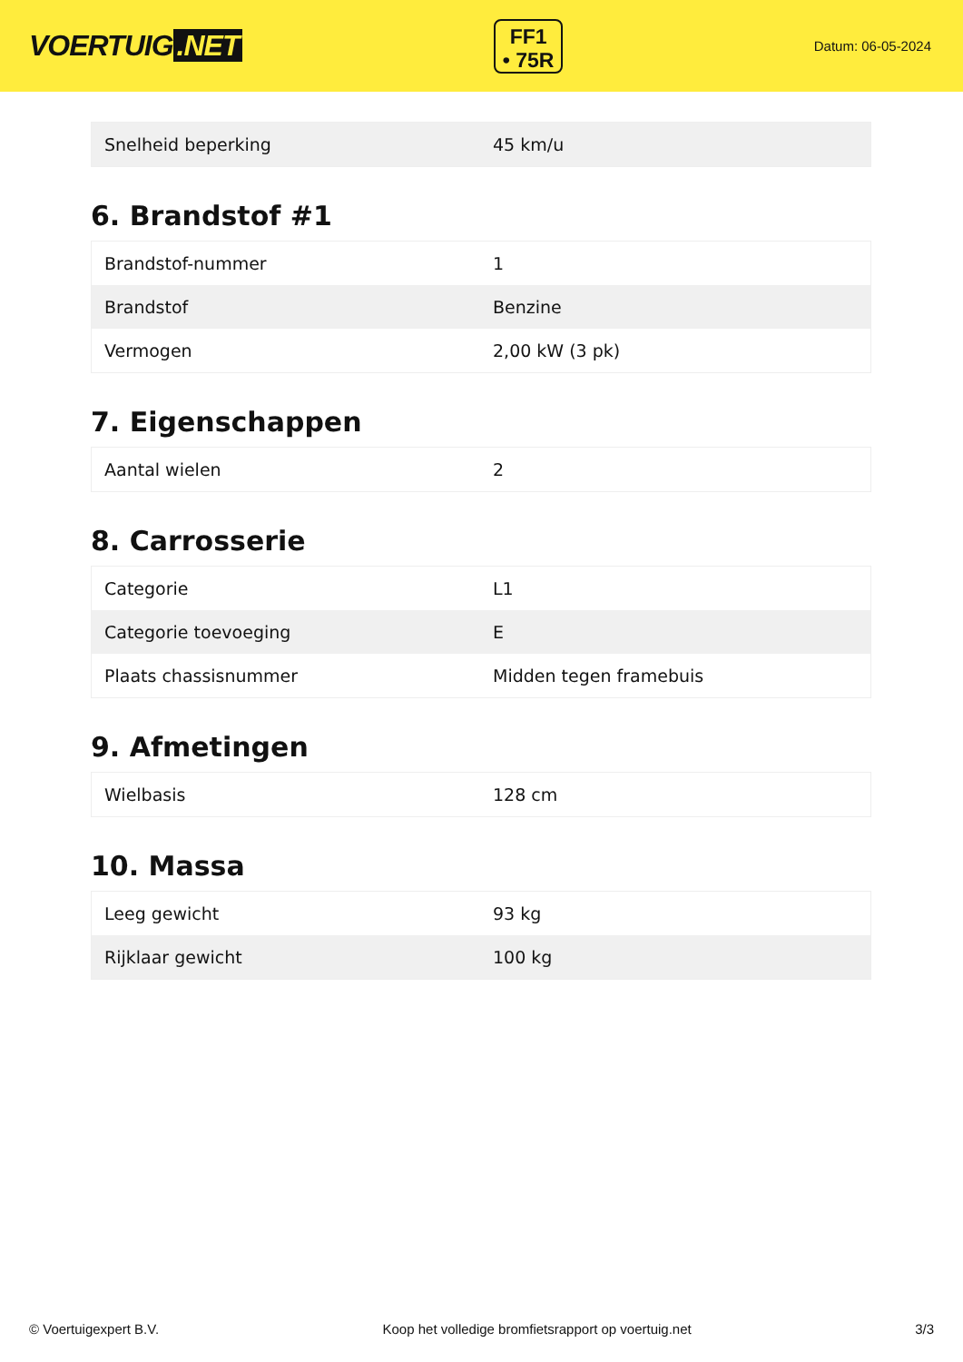VOERTUIG.NET
FF1
• 75R
Datum: 06-05-2024
| Snelheid beperking | 45 km/u |
6. Brandstof #1
| Brandstof-nummer | 1 |
| Brandstof | Benzine |
| Vermogen | 2,00 kW (3 pk) |
7. Eigenschappen
| Aantal wielen | 2 |
8. Carrosserie
| Categorie | L1 |
| Categorie toevoeging | E |
| Plaats chassisnummer | Midden tegen framebuis |
9. Afmetingen
| Wielbasis | 128 cm |
10. Massa
| Leeg gewicht | 93 kg |
| Rijklaar gewicht | 100 kg |
© Voertuigexpert B.V. Koop het volledige bromfietsrapport op voertuig.net 3/3